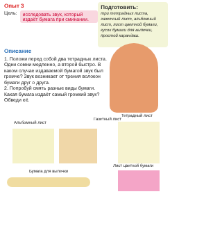Опыт 3
Цель: исследовать звук, который издаёт бумага при сминании.
Подготовить:
три тетрадных листа, газетный лист, альбомный лист, лист цветной бумаги, кусок бумаги для выпечки, простой карандаш.
Описание
1. Положи перед собой два тетрадных листа. Одни сомни медленно, а второй быстро. В каком случае издаваемой бумагой звук был громче? Звук возникает от трения волокон бумаги друг о друга.
2. Попробуй смять разные виды бумаги. Какая бумага издаёт самый громкий звук? Обведи её.
Альбомный лист
Газетный лист
Тетрадный лист
Бумага для выпечки
Лист цветной бумаги